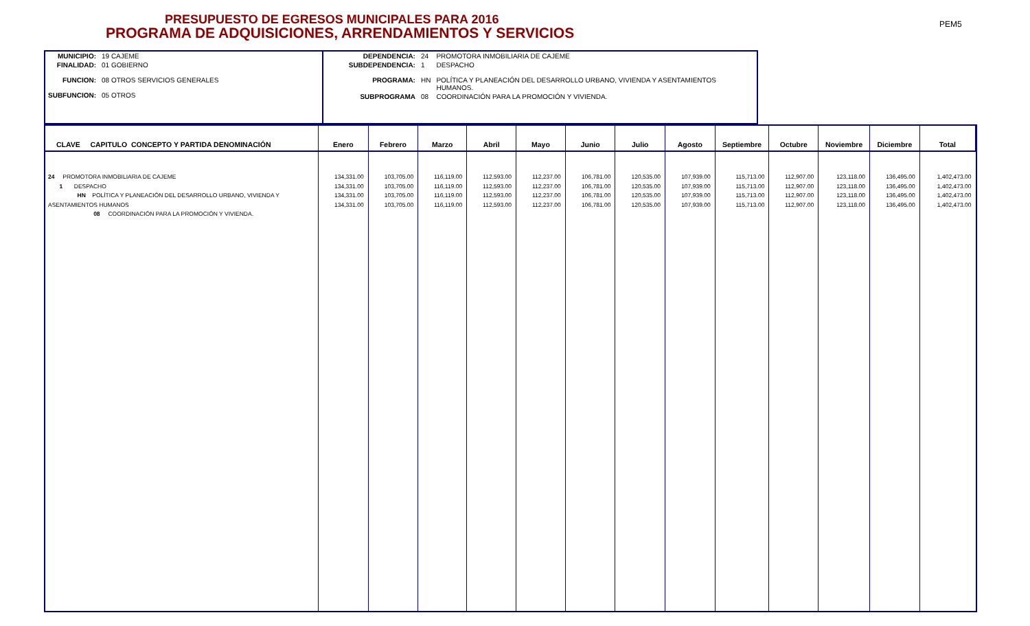PRESUPUESTO DE EGRESOS MUNICIPALES PARA 2016
PROGRAMA DE ADQUISICIONES, ARRENDAMIENTOS Y SERVICIOS
PEM5
| MUNICIPIO: | 19 CAJEME |
| FINALIDAD: | 01 GOBIERNO |
| FUNCION: | 08 OTROS SERVICIOS GENERALES |
| SUBFUNCION: | 05 OTROS |
| DEPENDENCIA: | 24 | PROMOTORA INMOBILIARIA DE CAJEME |
| SUBDEPENDENCIA: | 1 | DESPACHO |
| PROGRAMA: | HN | POLÍTICA Y PLANEACIÓN DEL DESARROLLO URBANO, VIVIENDA Y ASENTAMIENTOS HUMANOS. |
| SUBPROGRAMA | 08 | COORDINACIÓN PARA LA PROMOCIÓN Y VIVIENDA. |
| CLAVE CAPITULO CONCEPTO Y PARTIDA DENOMINACIÓN | Enero | Febrero | Marzo | Abril | Mayo | Junio | Julio | Agosto | Septiembre | Octubre | Noviembre | Diciembre | Total |
| --- | --- | --- | --- | --- | --- | --- | --- | --- | --- | --- | --- | --- | --- |
| 24 PROMOTORA INMOBILIARIA DE CAJEME 1 DESPACHO HN POLÍTICA Y PLANEACIÓN DEL DESARROLLO URBANO, VIVIENDA Y ASENTAMIENTOS HUMANOS 08 COORDINACIÓN PARA LA PROMOCIÓN Y VIVIENDA. | 134,331.00 134,331.00 134,331.00 134,331.00 | 103,705.00 103,705.00 103,705.00 103,705.00 | 116,119.00 116,119.00 116,119.00 116,119.00 | 112,593.00 112,593.00 112,593.00 112,593.00 | 112,237.00 112,237.00 112,237.00 112,237.00 | 106,781.00 106,781.00 106,781.00 106,781.00 | 120,535.00 120,535.00 120,535.00 120,535.00 | 107,939.00 107,939.00 107,939.00 107,939.00 | 115,713.00 115,713.00 115,713.00 115,713.00 | 112,907.00 112,907.00 112,907.00 112,907.00 | 123,118.00 123,118.00 123,118.00 123,118.00 | 136,495.00 136,495.00 136,495.00 136,495.00 | 1,402,473.00 1,402,473.00 1,402,473.00 1,402,473.00 |